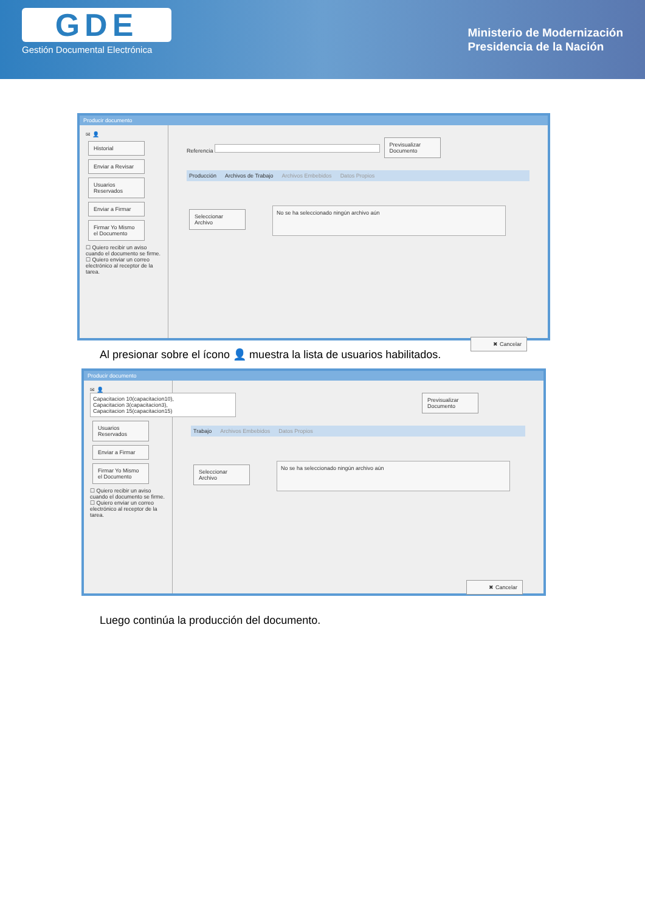GDE
Gestión Documental Electrónica
Ministerio de Modernización
Presidencia de la Nación
Producir documento
✉ 👤
Historial
Enviar a Revisar
Usuarios Reservados
Enviar a Firmar
Firmar Yo Mismo el Documento
☐ Quiero recibir un aviso cuando el documento se firme.
☐ Quiero enviar un correo electrónico al receptor de la tarea.
Referencia Previsualizar Documento
Producción Archivos de Trabajo Archivos Embebidos Datos Propios
Seleccionar Archivo No se ha seleccionado ningún archivo aún
✖ Cancelar
Al presionar sobre el ícono 👤 muestra la lista de usuarios habilitados.
Producir documento
✉ 👤
Capacitacion 10(capacitacion10),
Capacitacion 3(capacitacion3),
Capacitacion 15(capacitacion15)
Usuarios Reservados
Enviar a Firmar
Firmar Yo Mismo el Documento
☐ Quiero recibir un aviso cuando el documento se firme.
☐ Quiero enviar un correo electrónico al receptor de la tarea.
Previsualizar Documento
Trabajo Archivos Embebidos Datos Propios
Seleccionar Archivo No se ha seleccionado ningún archivo aún
✖ Cancelar
Luego continúa la producción del documento.